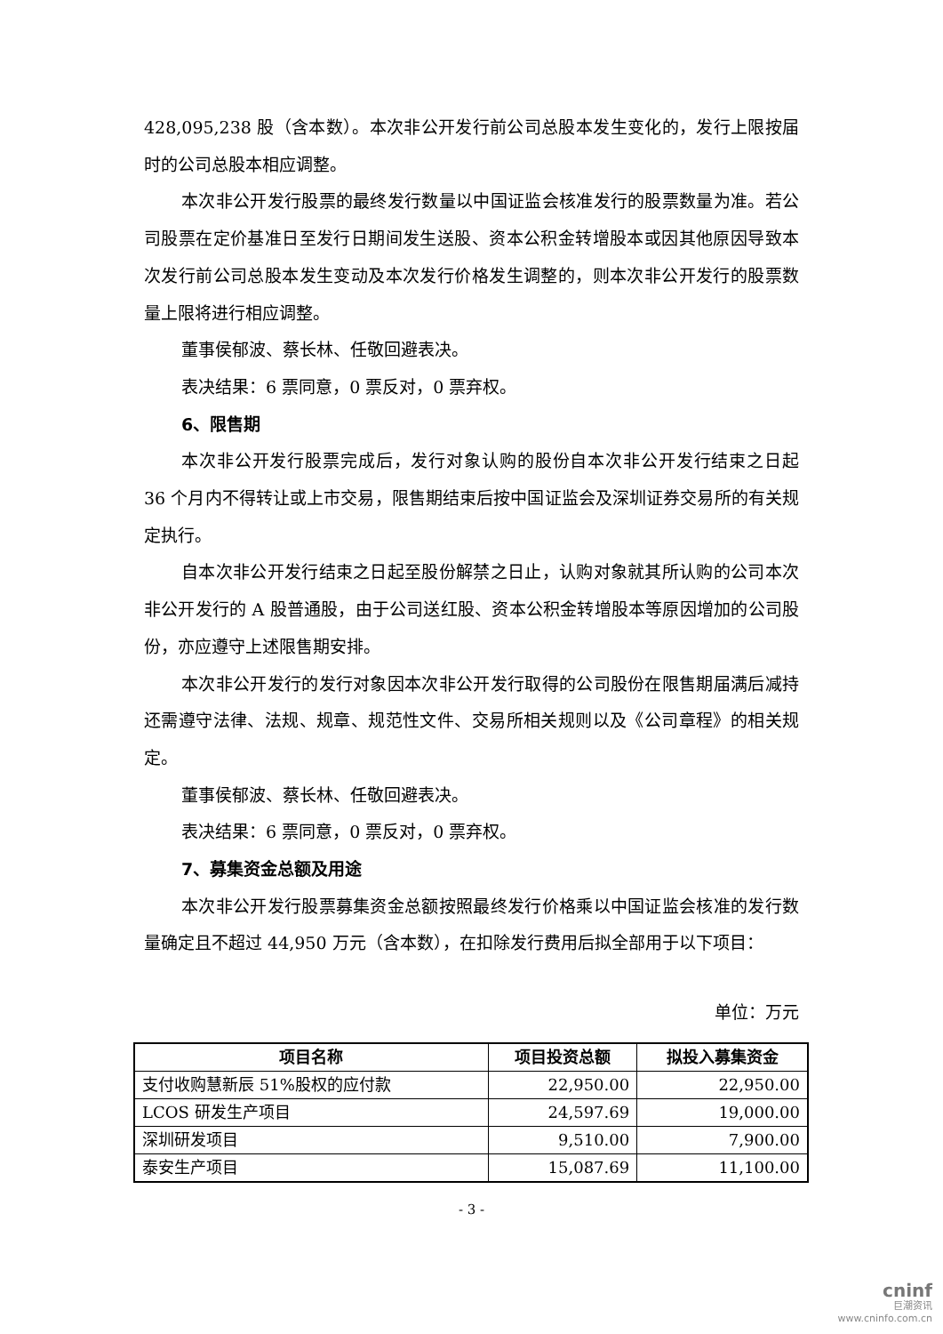428,095,238 股（含本数）。本次非公开发行前公司总股本发生变化的，发行上限按届时的公司总股本相应调整。
本次非公开发行股票的最终发行数量以中国证监会核准发行的股票数量为准。若公司股票在定价基准日至发行日期间发生送股、资本公积金转增股本或因其他原因导致本次发行前公司总股本发生变动及本次发行价格发生调整的，则本次非公开发行的股票数量上限将进行相应调整。
董事侯郁波、蔡长林、任敬回避表决。
表决结果：6 票同意，0 票反对，0 票弃权。
6、限售期
本次非公开发行股票完成后，发行对象认购的股份自本次非公开发行结束之日起 36 个月内不得转让或上市交易，限售期结束后按中国证监会及深圳证券交易所的有关规定执行。
自本次非公开发行结束之日起至股份解禁之日止，认购对象就其所认购的公司本次非公开发行的 A 股普通股，由于公司送红股、资本公积金转增股本等原因增加的公司股份，亦应遵守上述限售期安排。
本次非公开发行的发行对象因本次非公开发行取得的公司股份在限售期届满后减持还需遵守法律、法规、规章、规范性文件、交易所相关规则以及《公司章程》的相关规定。
董事侯郁波、蔡长林、任敬回避表决。
表决结果：6 票同意，0 票反对，0 票弃权。
7、募集资金总额及用途
本次非公开发行股票募集资金总额按照最终发行价格乘以中国证监会核准的发行数量确定且不超过 44,950 万元（含本数），在扣除发行费用后拟全部用于以下项目：
单位：万元
| 项目名称 | 项目投资总额 | 拟投入募集资金 |
| --- | --- | --- |
| 支付收购慧新辰 51%股权的应付款 | 22,950.00 | 22,950.00 |
| LCOS 研发生产项目 | 24,597.69 | 19,000.00 |
| 深圳研发项目 | 9,510.00 | 7,900.00 |
| 泰安生产项目 | 15,087.69 | 11,100.00 |
- 3 -
cninf
巨潮资讯
www.cninfo.com.cn